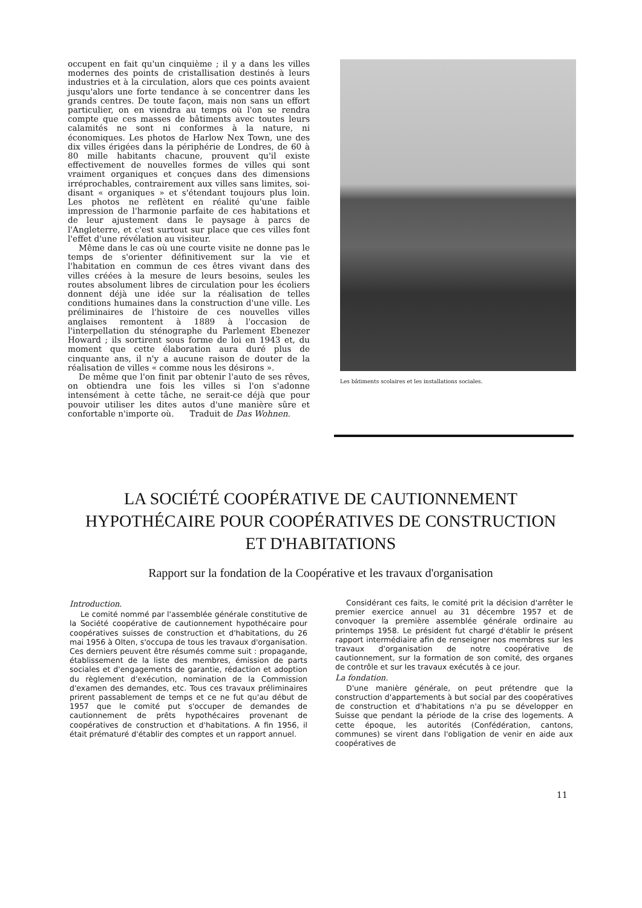occupent en fait qu'un cinquième ; il y a dans les villes modernes des points de cristallisation destinés à leurs industries et à la circulation, alors que ces points avaient jusqu'alors une forte tendance à se concentrer dans les grands centres. De toute façon, mais non sans un effort particulier, on en viendra au temps où l'on se rendra compte que ces masses de bâtiments avec toutes leurs calamités ne sont ni conformes à la nature, ni économiques. Les photos de Harlow Nex Town, une des dix villes érigées dans la périphérie de Londres, de 60 à 80 mille habitants chacune, prouvent qu'il existe effectivement de nouvelles formes de villes qui sont vraiment organiques et conçues dans des dimensions irréprochables, contrairement aux villes sans limites, soi-disant « organiques » et s'étendant toujours plus loin. Les photos ne reflètent en réalité qu'une faible impression de l'harmonie parfaite de ces habitations et de leur ajustement dans le paysage à parcs de l'Angleterre, et c'est surtout sur place que ces villes font l'effet d'une révélation au visiteur.
Même dans le cas où une courte visite ne donne pas le temps de s'orienter définitivement sur la vie et l'habitation en commun de ces êtres vivant dans des villes créées à la mesure de leurs besoins, seules les routes absolument libres de circulation pour les écoliers donnent déjà une idée sur la réalisation de telles conditions humaines dans la construction d'une ville. Les préliminaires de l'histoire de ces nouvelles villes anglaises remontent à 1889 à l'occasion de l'interpellation du sténographe du Parlement Ebenezer Howard ; ils sortirent sous forme de loi en 1943 et, du moment que cette élaboration aura duré plus de cinquante ans, il n'y a aucune raison de douter de la réalisation de villes « comme nous les désirons ».
De même que l'on finit par obtenir l'auto de ses rêves, on obtiendra une fois les villes si l'on s'adonne intensément à cette tâche, ne serait-ce déjà que pour pouvoir utiliser les dites autos d'une manière sûre et confortable n'importe où. Traduit de Das Wohnen.
Les bâtiments scolaires et les installations sociales.
LA SOCIÉTÉ COOPÉRATIVE DE CAUTIONNEMENT
HYPOTHÉCAIRE POUR COOPÉRATIVES DE CONSTRUCTION
ET D'HABITATIONS
Rapport sur la fondation de la Coopérative et les travaux d'organisation
Introduction.
Le comité nommé par l'assemblée générale constitutive de la Société coopérative de cautionnement hypothécaire pour coopératives suisses de construction et d'habitations, du 26 mai 1956 à Olten, s'occupa de tous les travaux d'organisation. Ces derniers peuvent être résumés comme suit : propagande, établissement de la liste des membres, émission de parts sociales et d'engagements de garantie, rédaction et adoption du règlement d'exécution, nomination de la Commission d'examen des demandes, etc. Tous ces travaux préliminaires prirent passablement de temps et ce ne fut qu'au début de 1957 que le comité put s'occuper de demandes de cautionnement de prêts hypothécaires provenant de coopératives de construction et d'habitations. A fin 1956, il était prématuré d'établir des comptes et un rapport annuel.
Considérant ces faits, le comité prit la décision d'arrêter le premier exercice annuel au 31 décembre 1957 et de convoquer la première assemblée générale ordinaire au printemps 1958. Le président fut chargé d'établir le présent rapport intermédiaire afin de renseigner nos membres sur les travaux d'organisation de notre coopérative de cautionnement, sur la formation de son comité, des organes de contrôle et sur les travaux exécutés à ce jour.
La fondation.
D'une manière générale, on peut prétendre que la construction d'appartements à but social par des coopératives de construction et d'habitations n'a pu se développer en Suisse que pendant la période de la crise des logements. A cette époque, les autorités (Confédération, cantons, communes) se virent dans l'obligation de venir en aide aux coopératives de
11